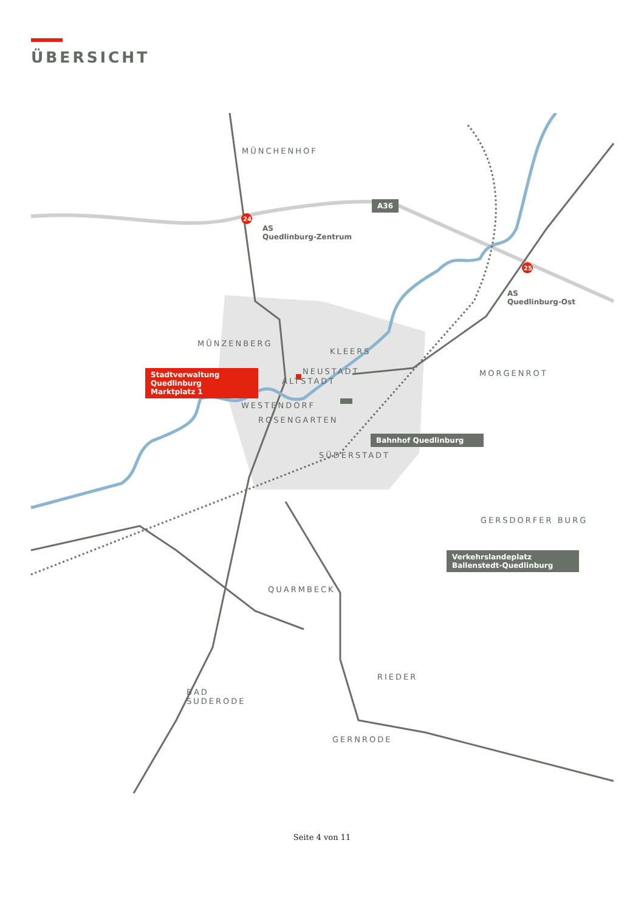ÜBERSICHT
24
25
A36
AS
Quedlinburg-Zentrum
AS
Quedlinburg-Ost
MÜNCHENHOF
MÜNZENBERG
KLEERS
Stadtverwaltung Quedlinburg
Marktplatz 1
NEUSTADT
ALTSTADT
MORGENROT
WESTENDORF
ROSENGARTEN
Bahnhof Quedlinburg
SÜDERSTADT
GERSDORFER BURG
Verkehrslandeplatz
Ballenstedt-Quedlinburg
QUARMBECK
RIEDER
BAD
SUDERODE
GERNRODE
Seite 4 von 11